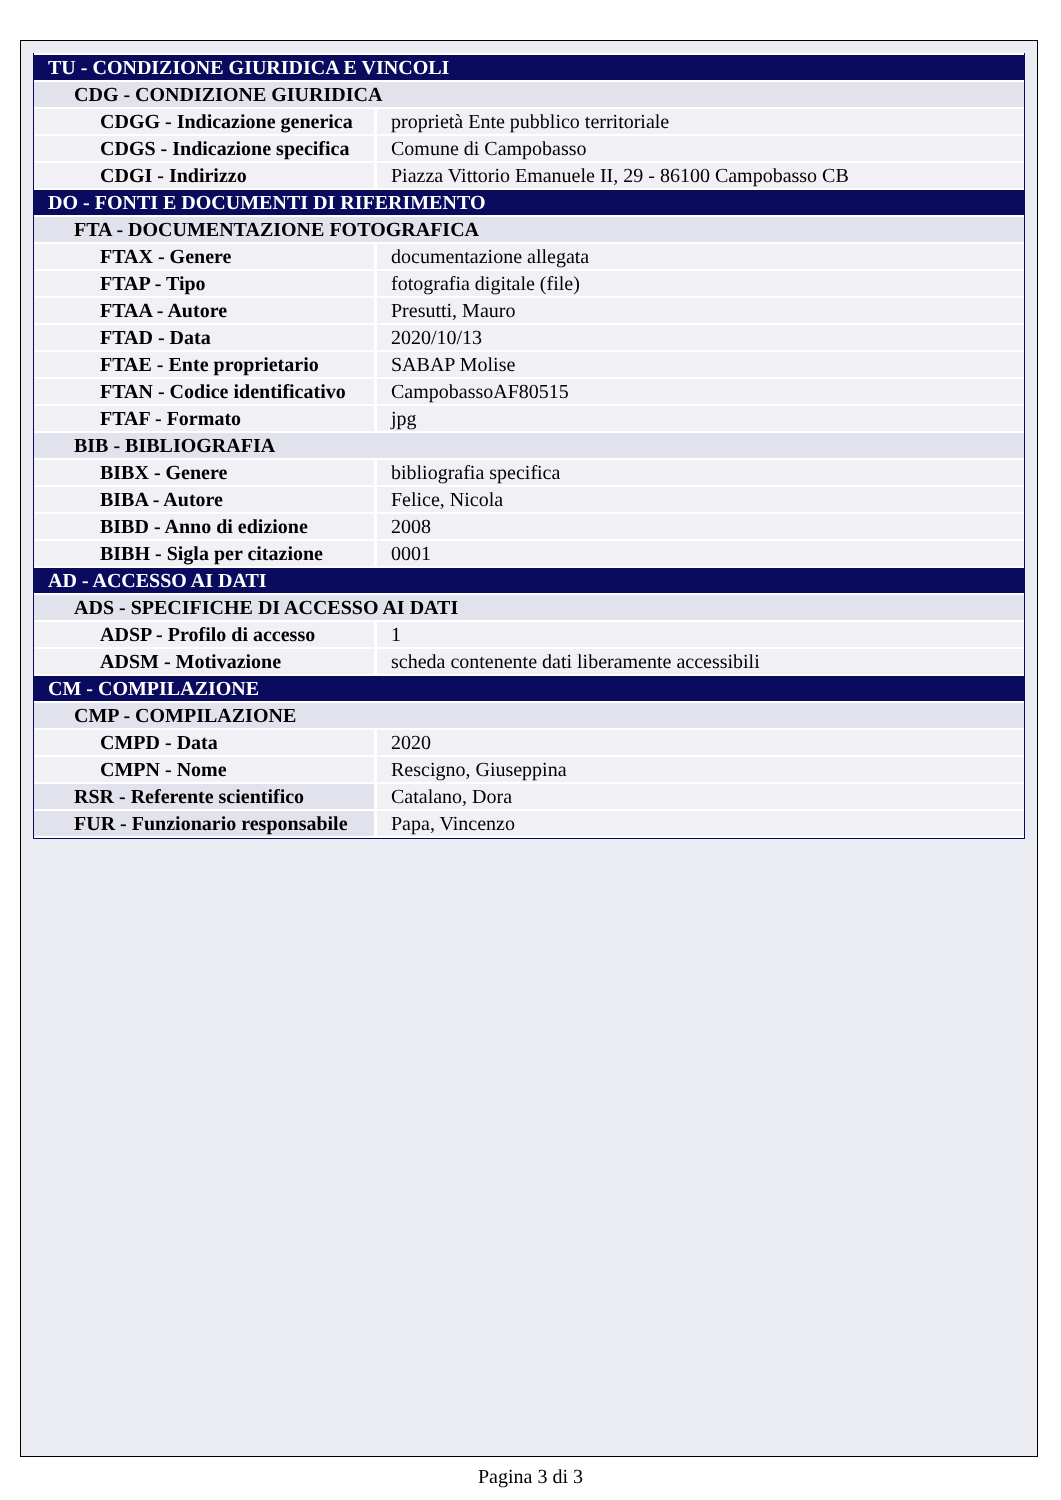| TU - CONDIZIONE GIURIDICA E VINCOLI | |
| CDG - CONDIZIONE GIURIDICA | |
| CDGG - Indicazione generica | proprietà Ente pubblico territoriale |
| CDGS - Indicazione specifica | Comune di Campobasso |
| CDGI - Indirizzo | Piazza Vittorio Emanuele II, 29 - 86100 Campobasso CB |
| DO - FONTI E DOCUMENTI DI RIFERIMENTO | |
| FTA - DOCUMENTAZIONE FOTOGRAFICA | |
| FTAX - Genere | documentazione allegata |
| FTAP - Tipo | fotografia digitale (file) |
| FTAA - Autore | Presutti, Mauro |
| FTAD - Data | 2020/10/13 |
| FTAE - Ente proprietario | SABAP Molise |
| FTAN - Codice identificativo | CampobassoAF80515 |
| FTAF - Formato | jpg |
| BIB - BIBLIOGRAFIA | |
| BIBX - Genere | bibliografia specifica |
| BIBA - Autore | Felice, Nicola |
| BIBD - Anno di edizione | 2008 |
| BIBH - Sigla per citazione | 0001 |
| AD - ACCESSO AI DATI | |
| ADS - SPECIFICHE DI ACCESSO AI DATI | |
| ADSP - Profilo di accesso | 1 |
| ADSM - Motivazione | scheda contenente dati liberamente accessibili |
| CM - COMPILAZIONE | |
| CMP - COMPILAZIONE | |
| CMPD - Data | 2020 |
| CMPN - Nome | Rescigno, Giuseppina |
| RSR - Referente scientifico | Catalano, Dora |
| FUR - Funzionario responsabile | Papa, Vincenzo |
Pagina 3 di 3